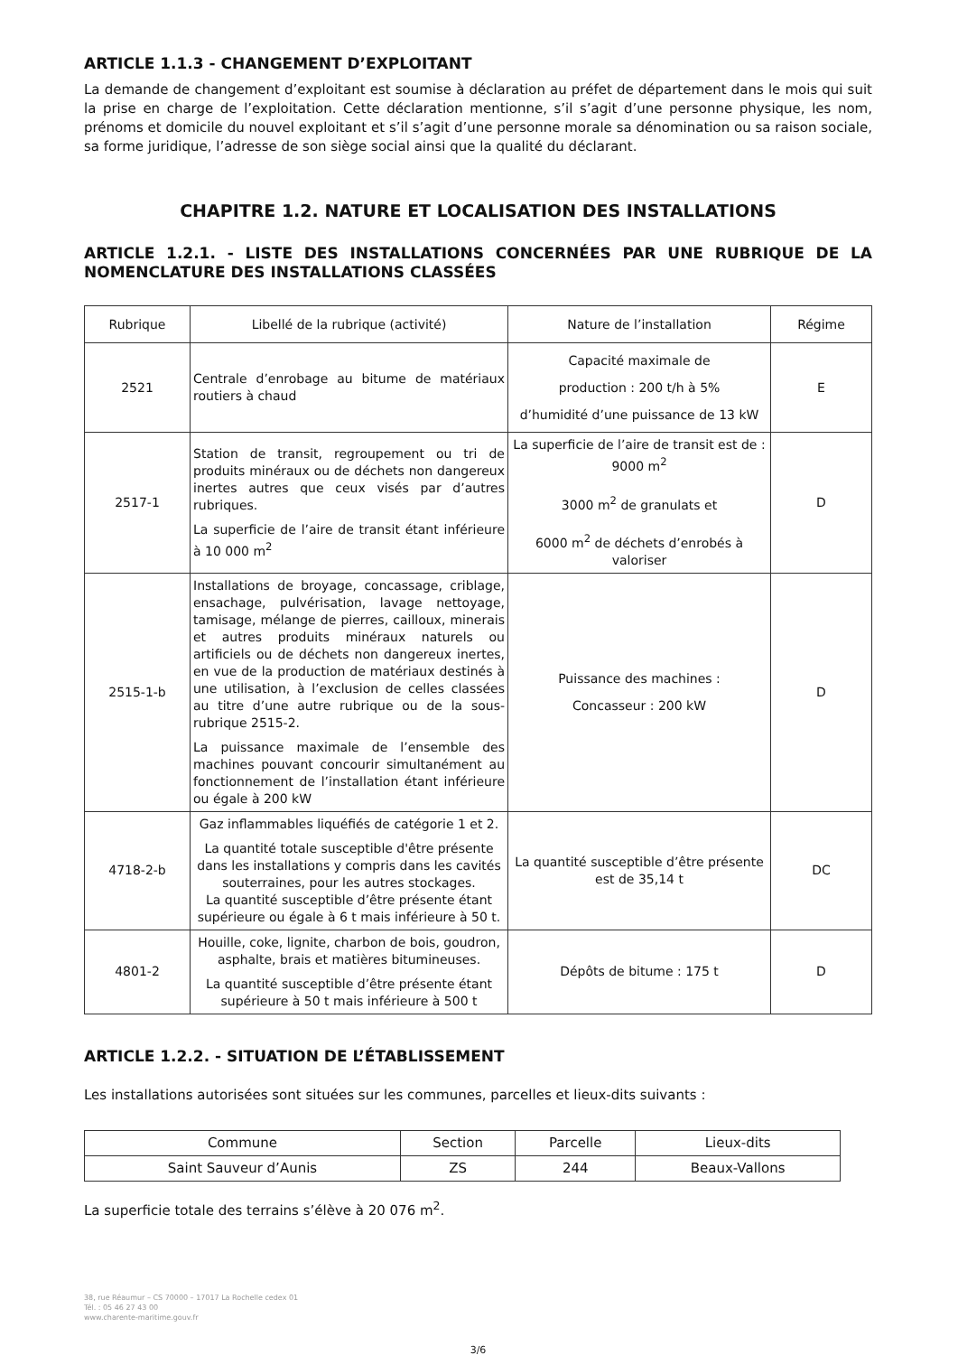ARTICLE 1.1.3 - CHANGEMENT D’EXPLOITANT
La demande de changement d’exploitant est soumise à déclaration au préfet de département dans le mois qui suit la prise en charge de l’exploitation. Cette déclaration mentionne, s’il s’agit d’une personne physique, les nom, prénoms et domicile du nouvel exploitant et s’il s’agit d’une personne morale sa dénomination ou sa raison sociale, sa forme juridique, l’adresse de son siège social ainsi que la qualité du déclarant.
CHAPITRE 1.2. NATURE ET LOCALISATION DES INSTALLATIONS
ARTICLE 1.2.1. - LISTE DES INSTALLATIONS CONCERNÉES PAR UNE RUBRIQUE DE LA NOMENCLATURE DES INSTALLATIONS CLASSÉES
| Rubrique | Libellé de la rubrique (activité) | Nature de l’installation | Régime |
| --- | --- | --- | --- |
| 2521 | Centrale d’enrobage au bitume de matériaux routiers à chaud | Capacité maximale de production : 200 t/h à 5% d’humidité d’une puissance de 13 kW | E |
| 2517-1 | Station de transit, regroupement ou tri de produits minéraux ou de déchets non dangereux inertes autres que ceux visés par d’autres rubriques. La superficie de l’aire de transit étant inférieure à 10 000 m<sup>2</sup> | La superficie de l’aire de transit est de : 9000 m<sup>2</sup> 3000 m<sup>2</sup> de granulats et 6000 m<sup>2</sup> de déchets d’enrobés à valoriser | D |
| 2515-1-b | Installations de broyage, concassage, criblage, ensachage, pulvérisation, lavage nettoyage, tamisage, mélange de pierres, cailloux, minerais et autres produits minéraux naturels ou artificiels ou de déchets non dangereux inertes, en vue de la production de matériaux destinés à une utilisation, à l’exclusion de celles classées au titre d’une autre rubrique ou de la sous-rubrique 2515-2. La puissance maximale de l’ensemble des machines pouvant concourir simultanément au fonctionnement de l’installation étant inférieure ou égale à 200 kW | Puissance des machines : Concasseur : 200 kW | D |
| 4718-2-b | Gaz inflammables liquéfiés de catégorie 1 et 2. La quantité totale susceptible d'être présente dans les installations y compris dans les cavités souterraines, pour les autres stockages. La quantité susceptible d’être présente étant supérieure ou égale à 6 t mais inférieure à 50 t. | La quantité susceptible d’être présente est de 35,14 t | DC |
| 4801-2 | Houille, coke, lignite, charbon de bois, goudron, asphalte, brais et matières bitumineuses. La quantité susceptible d’être présente étant supérieure à 50 t mais inférieure à 500 t | Dépôts de bitume : 175 t | D |
ARTICLE 1.2.2. - SITUATION DE L’ÉTABLISSEMENT
Les installations autorisées sont situées sur les communes, parcelles et lieux-dits suivants :
| Commune | Section | Parcelle | Lieux-dits |
| Saint Sauveur d’Aunis | ZS | 244 | Beaux-Vallons |
La superficie totale des terrains s’élève à 20 076 m<sup>2</sup>.
38, rue Réaumur – CS 70000 – 17017 La Rochelle cedex 01
Tél. : 05 46 27 43 00
www.charente-maritime.gouv.fr
3/6